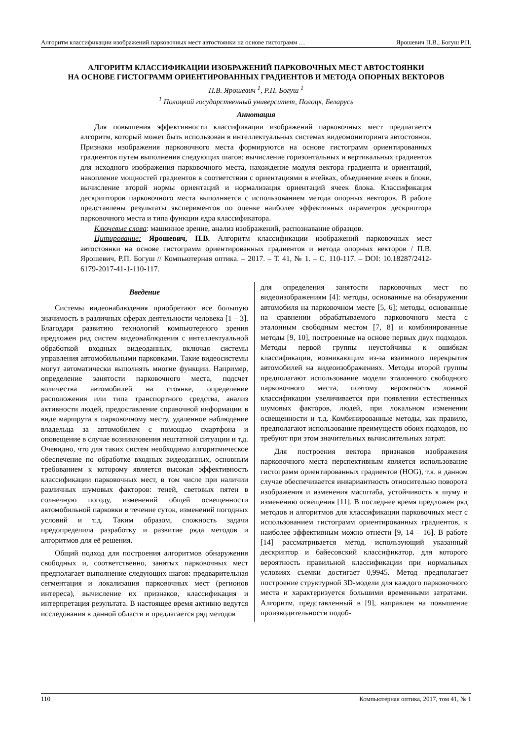Алгоритм классификации изображений парковочных мест автостоянки на основе гистограмм … Ярошевич П.В., Богуш Р.П.
АЛГОРИТМ КЛАССИФИКАЦИИ ИЗОБРАЖЕНИЙ ПАРКОВОЧНЫХ МЕСТ АВТОСТОЯНКИ
НА ОСНОВЕ ГИСТОГРАММ ОРИЕНТИРОВАННЫХ ГРАДИЕНТОВ И МЕТОДА ОПОРНЫХ ВЕКТОРОВ
П.В. Ярошевич <sup>1</sup>, Р.П. Богуш <sup>1</sup>
<sup>1</sup> Полоцкий государственный университет, Полоцк, Беларусь
Аннотация
Для повышения эффективности классификации изображений парковочных мест предлагается алгоритм, который может быть использован в интеллектуальных системах видеомониторинга автостоянок. Признаки изображения парковочного места формируются на основе гистограмм ориентированных градиентов путем выполнения следующих шагов: вычисление горизонтальных и вертикальных градиентов для исходного изображения парковочного места, нахождение модуля вектора градиента и ориентаций, накопление мощностей градиентов в соответствии с ориентациями в ячейках, объединение ячеек в блоки, вычисление второй нормы ориентаций и нормализация ориентаций ячеек блока. Классификация дескрипторов парковочного места выполняется с использованием метода опорных векторов. В работе представлены результаты экспериментов по оценке наиболее эффективных параметров дескриптора парковочного места и типа функции ядра классификатора.
Ключевые слова: машинное зрение, анализ изображений, распознавание образцов.
Цитирование: Ярошевич, П.В. Алгоритм классификации изображений парковочных мест автостоянки на основе гистограмм ориентированных градиентов и метода опорных векторов / П.В. Ярошевич, Р.П. Богуш // Компьютерная оптика. – 2017. – Т. 41, № 1. – С. 110-117. – DOI: 10.18287/2412-6179-2017-41-1-110-117.
Введение
Системы видеонаблюдения приобретают все большую значимость в различных сферах деятельности человека [1 – 3]. Благодаря развитию технологий компьютерного зрения предложен ряд систем видеонаблюдения с интеллектуальной обработкой входных видеоданных, включая системы управления автомобильными парковками. Такие видеосистемы могут автоматически выполнять многие функции. Например, определение занятости парковочного места, подсчет количества автомобилей на стоянке, определение расположения или типа транспортного средства, анализ активности людей, предоставление справочной информации в виде маршрута к парковочному месту, удаленное наблюдение владельца за автомобилем с помощью смартфона и оповещение в случае возникновения нештатной ситуации и т.д. Очевидно, что для таких систем необходимо алгоритмическое обеспечение по обработке входных видеоданных, основным требованием к которому является высокая эффективность классификации парковочных мест, в том числе при наличии различных шумовых факторов: теней, световых пятен в солнечную погоду, изменений общей освещенности автомобильной парковки в течение суток, изменений погодных условий и т.д. Таким образом, сложность задачи предопределила разработку и развитие ряда методов и алгоритмов для её решения.
Общий подход для построения алгоритмов обнаружения свободных и, соответственно, занятых парковочных мест предполагает выполнение следующих шагов: предварительная сегментация и локализация парковочных мест (регионов интереса), вычисление их признаков, классификация и интерпретация результата. В настоящее время активно ведутся исследования в данной области и предлагается ряд методов
для определения занятости парковочных мест по видеоизображениям [4]: методы, основанные на обнаружении автомобиля на парковочном месте [5, 6]; методы, основанные на сравнении обрабатываемого парковочного места с эталонным свободным местом [7, 8] и комбинированные методы [9, 10], построенные на основе первых двух подходов. Методы первой группы неустойчивы к ошибкам классификации, возникающим из-за взаимного перекрытия автомобилей на видеоизображениях. Методы второй группы предполагают использование модели эталонного свободного парковочного места, поэтому вероятность ложной классификации увеличивается при появлении естественных шумовых факторов, людей, при локальном изменении освещенности и т.д. Комбинированные методы, как правило, предполагают использование преимуществ обоих подходов, но требуют при этом значительных вычислительных затрат.
Для построения вектора признаков изображения парковочного места перспективным является использование гистограмм ориентированных градиентов (HOG), т.к. в данном случае обеспечивается инвариантность относительно поворота изображения и изменения масштаба, устойчивость к шуму и изменению освещения [11]. В последнее время предложен ряд методов и алгоритмов для классификации парковочных мест с использованием гистограмм ориентированных градиентов, к наиболее эффективным можно отнести [9, 14 – 16]. В работе [14] рассматривается метод, использующий указанный дескриптор и байесовский классификатор, для которого вероятность правильной классификации при нормальных условиях съемки достигает 0,9945. Метод предполагает построение структурной 3D-модели для каждого парковочного места и характеризуется большими временными затратами. Алгоритм, представленный в [9], направлен на повышение производительности подоб-
110 Компьютерная оптика, 2017, том 41, № 1